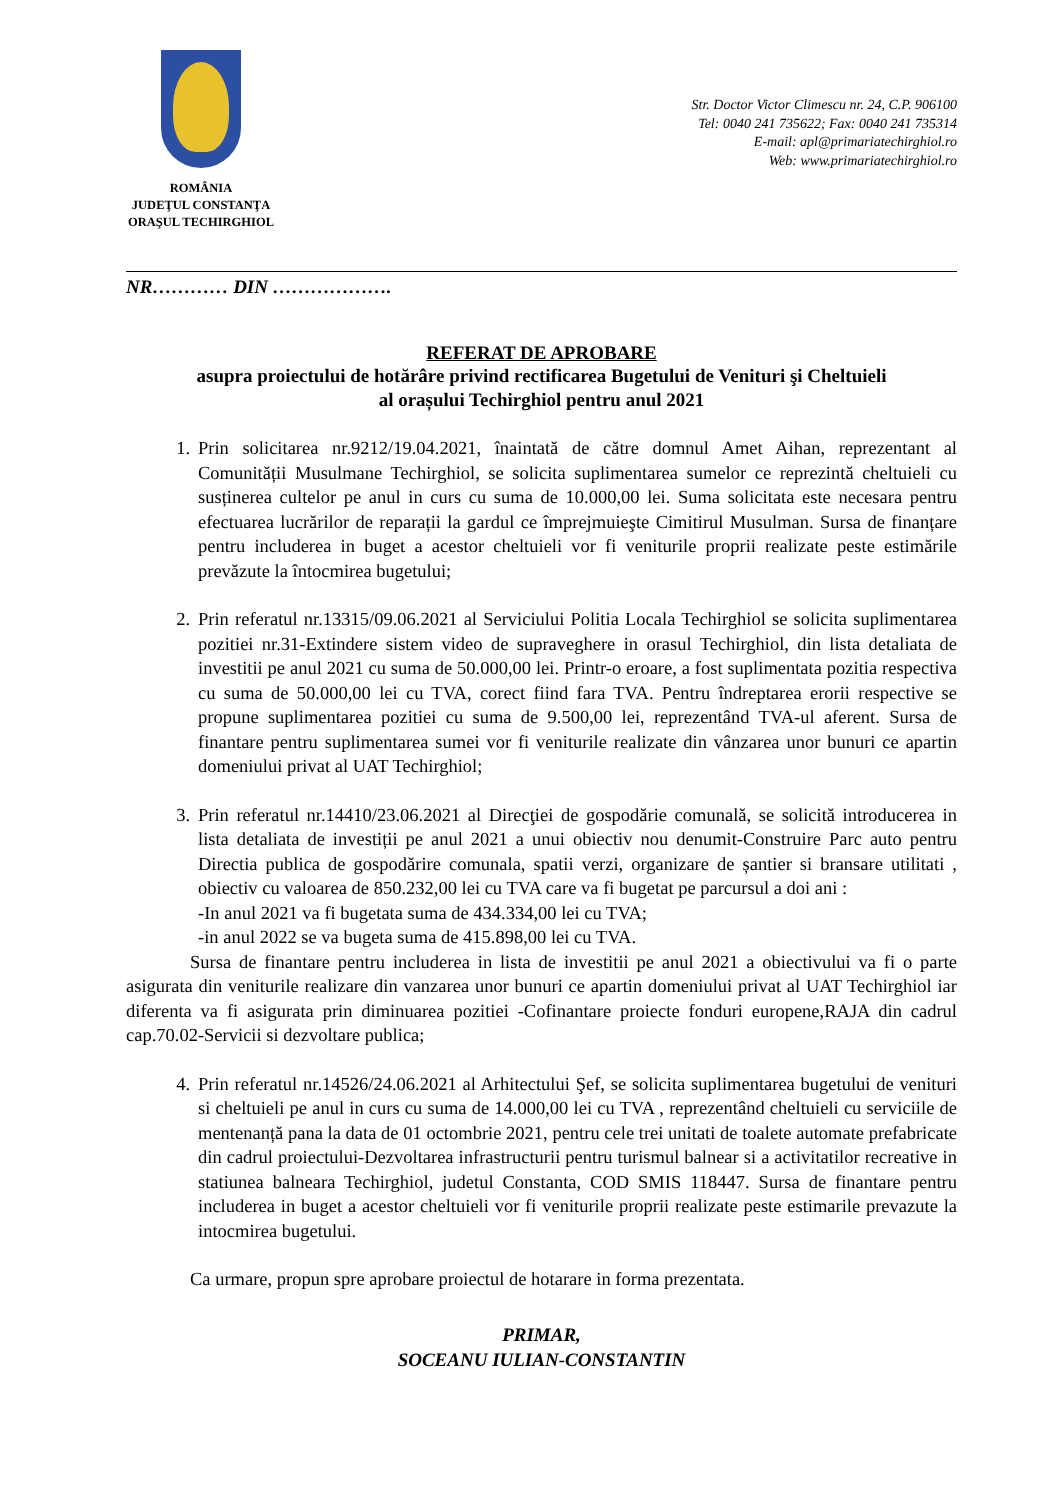ROMÂNIA
JUDEŢUL CONSTANŢA
ORAŞUL TECHIRGHIOL
Str. Doctor Victor Climescu nr. 24, C.P. 906100
Tel: 0040 241 735622; Fax: 0040 241 735314
E-mail: apl@primariatechirghiol.ro
Web: www.primariatechirghiol.ro
NR………… DIN ……………….
REFERAT DE APROBARE
asupra proiectului de hotărâre privind rectificarea Bugetului de Venituri şi Cheltuieli
al orașului Techirghiol pentru anul 2021
1. Prin solicitarea nr.9212/19.04.2021, înaintată de către domnul Amet Aihan, reprezentant al Comunității Musulmane Techirghiol, se solicita suplimentarea sumelor ce reprezintă cheltuieli cu susținerea cultelor pe anul in curs cu suma de 10.000,00 lei. Suma solicitata este necesara pentru efectuarea lucrărilor de reparații la gardul ce împrejmuieşte Cimitirul Musulman. Sursa de finanțare pentru includerea in buget a acestor cheltuieli vor fi veniturile proprii realizate peste estimările prevăzute la întocmirea bugetului;
2. Prin referatul nr.13315/09.06.2021 al Serviciului Politia Locala Techirghiol se solicita suplimentarea pozitiei nr.31-Extindere sistem video de supraveghere in orasul Techirghiol, din lista detaliata de investitii pe anul 2021 cu suma de 50.000,00 lei. Printr-o eroare, a fost suplimentata pozitia respectiva cu suma de 50.000,00 lei cu TVA, corect fiind fara TVA. Pentru îndreptarea erorii respective se propune suplimentarea pozitiei cu suma de 9.500,00 lei, reprezentând TVA-ul aferent. Sursa de finantare pentru suplimentarea sumei vor fi veniturile realizate din vânzarea unor bunuri ce apartin domeniului privat al UAT Techirghiol;
3. Prin referatul nr.14410/23.06.2021 al Direcţiei de gospodărie comunală, se solicită introducerea in lista detaliata de investiții pe anul 2021 a unui obiectiv nou denumit-Construire Parc auto pentru Directia publica de gospodărire comunala, spatii verzi, organizare de șantier si bransare utilitati , obiectiv cu valoarea de 850.232,00 lei cu TVA care va fi bugetat pe parcursul a doi ani :
-In anul 2021 va fi bugetata suma de 434.334,00 lei cu TVA;
-in anul 2022 se va bugeta suma de 415.898,00 lei cu TVA.
Sursa de finantare pentru includerea in lista de investitii pe anul 2021 a obiectivului va fi o parte asigurata din veniturile realizare din vanzarea unor bunuri ce apartin domeniului privat al UAT Techirghiol iar diferenta va fi asigurata prin diminuarea pozitiei -Cofinantare proiecte fonduri europene,RAJA din cadrul cap.70.02-Servicii si dezvoltare publica;
4. Prin referatul nr.14526/24.06.2021 al Arhitectului Şef, se solicita suplimentarea bugetului de venituri si cheltuieli pe anul in curs cu suma de 14.000,00 lei cu TVA , reprezentând cheltuieli cu serviciile de mentenanță pana la data de 01 octombrie 2021, pentru cele trei unitati de toalete automate prefabricate din cadrul proiectului-Dezvoltarea infrastructurii pentru turismul balnear si a activitatilor recreative in statiunea balneara Techirghiol, judetul Constanta, COD SMIS 118447. Sursa de finantare pentru includerea in buget a acestor cheltuieli vor fi veniturile proprii realizate peste estimarile prevazute la intocmirea bugetului.
Ca urmare, propun spre aprobare proiectul de hotarare in forma prezentata.
PRIMAR,
SOCEANU IULIAN-CONSTANTIN